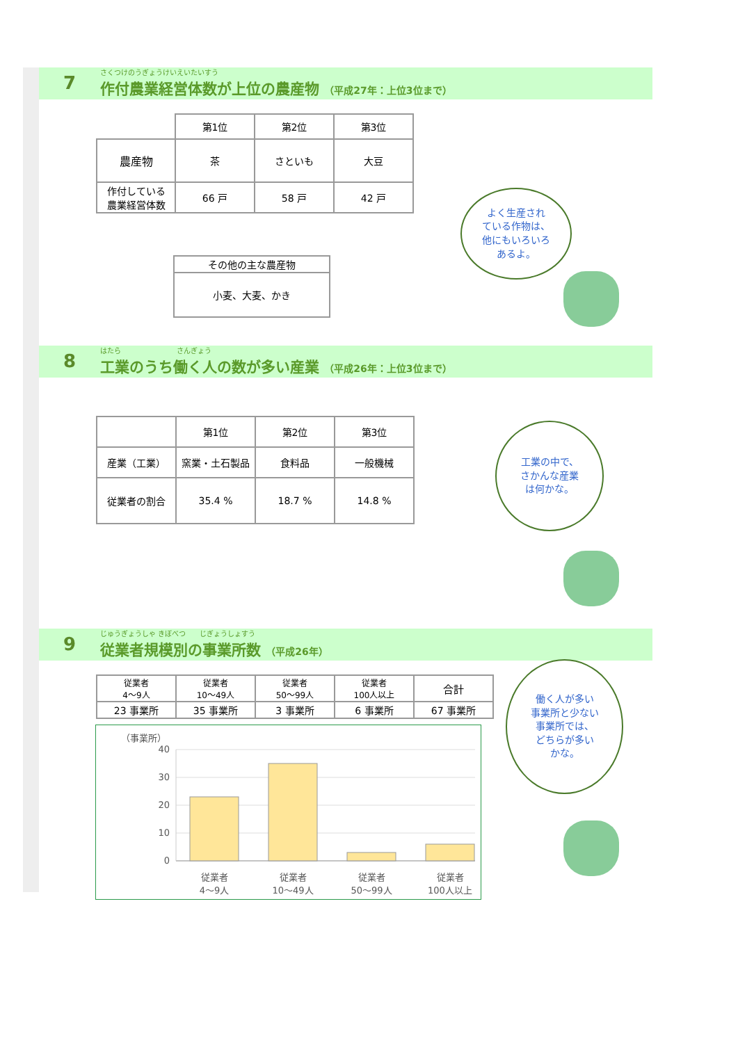7
さくつけのうぎょうけいえいたいすう
作付農業経営体数が上位の農産物 （平成27年：上位3位まで）
| | 第1位 | 第2位 | 第3位 |
| 農産物 | 茶 | さといも | 大豆 |
| 作付している 農業経営体数 | 66 戸 | 58 戸 | 42 戸 |
| その他の主な農産物 |
| 小麦、大麦、かき |
8
はたら　　　　　　　　さんぎょう
工業のうち働く人の数が多い産業 （平成26年：上位3位まで）
| | 第1位 | 第2位 | 第3位 |
| 産業（工業） | 窯業・土石製品 | 食料品 | 一般機械 |
| 従業者の割合 | 35.4 % | 18.7 % | 14.8 % |
9
じゅうぎょうしゃ きぼべつ　　じぎょうしょすう
従業者規模別の事業所数 （平成26年）
| 従業者 4〜9人 | 従業者 10〜49人 | 従業者 50〜99人 | 従業者 100人以上 | 合計 |
| 23 事業所 | 35 事業所 | 3 事業所 | 6 事業所 | 67 事業所 |
（事業所）
40
30
20
10
0
従業者
4〜9人
従業者
10〜49人
従業者
50〜99人
従業者
100人以上
よく生産され
ている作物は、
他にもいろいろ
あるよ。
工業の中で、
さかんな産業
は何かな。
働く人が多い
事業所と少ない
事業所では、
どちらが多い
かな。